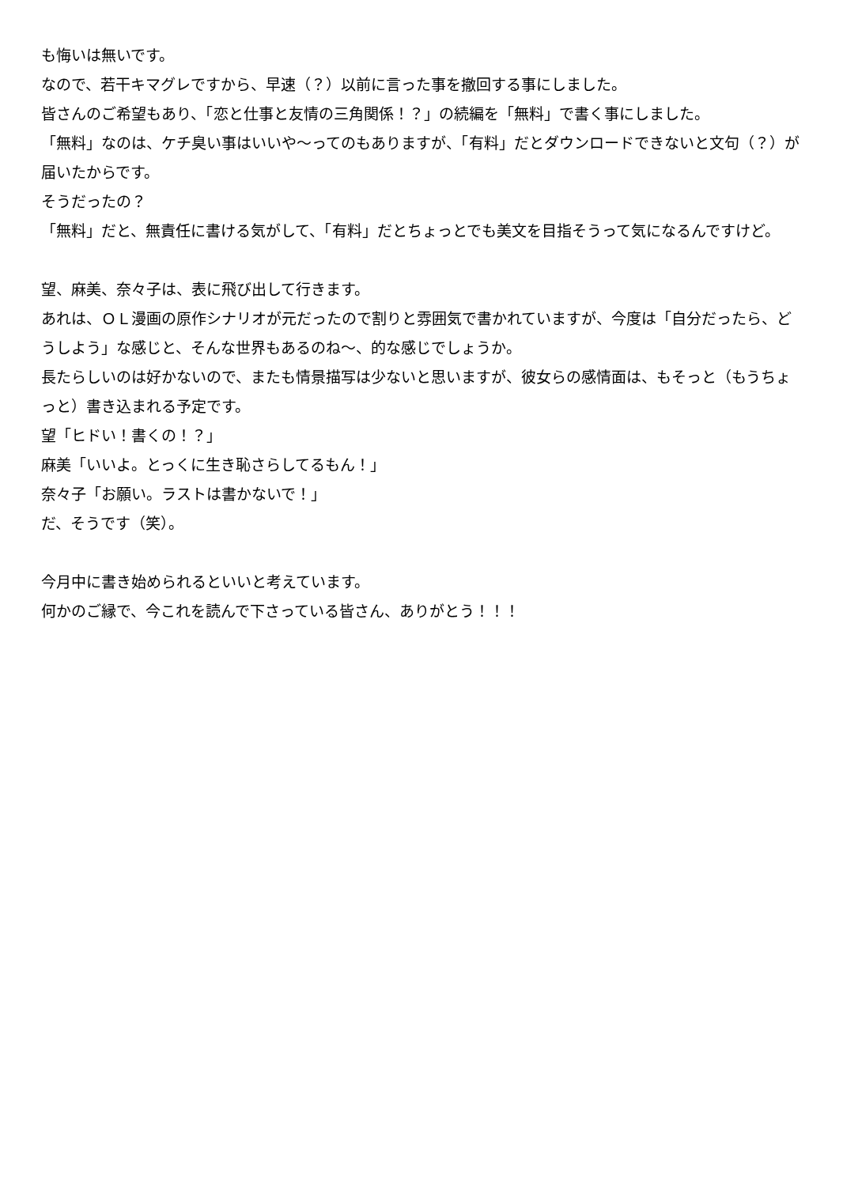も悔いは無いです。
なので、若干キマグレですから、早速（？）以前に言った事を撤回する事にしました。
皆さんのご希望もあり、「恋と仕事と友情の三角関係！？」の続編を「無料」で書く事にしました。
「無料」なのは、ケチ臭い事はいいや〜ってのもありますが、「有料」だとダウンロードできないと文句（？）が届いたからです。
そうだったの？
「無料」だと、無責任に書ける気がして、「有料」だとちょっとでも美文を目指そうって気になるんですけど。
望、麻美、奈々子は、表に飛び出して行きます。
あれは、ＯＬ漫画の原作シナリオが元だったので割りと雰囲気で書かれていますが、今度は「自分だったら、どうしよう」な感じと、そんな世界もあるのね〜、的な感じでしょうか。
長たらしいのは好かないので、またも情景描写は少ないと思いますが、彼女らの感情面は、もそっと（もうちょっと）書き込まれる予定です。
望「ヒドい！書くの！？」
麻美「いいよ。とっくに生き恥さらしてるもん！」
奈々子「お願い。ラストは書かないで！」
だ、そうです（笑）。
今月中に書き始められるといいと考えています。
何かのご縁で、今これを読んで下さっている皆さん、ありがとう！！！